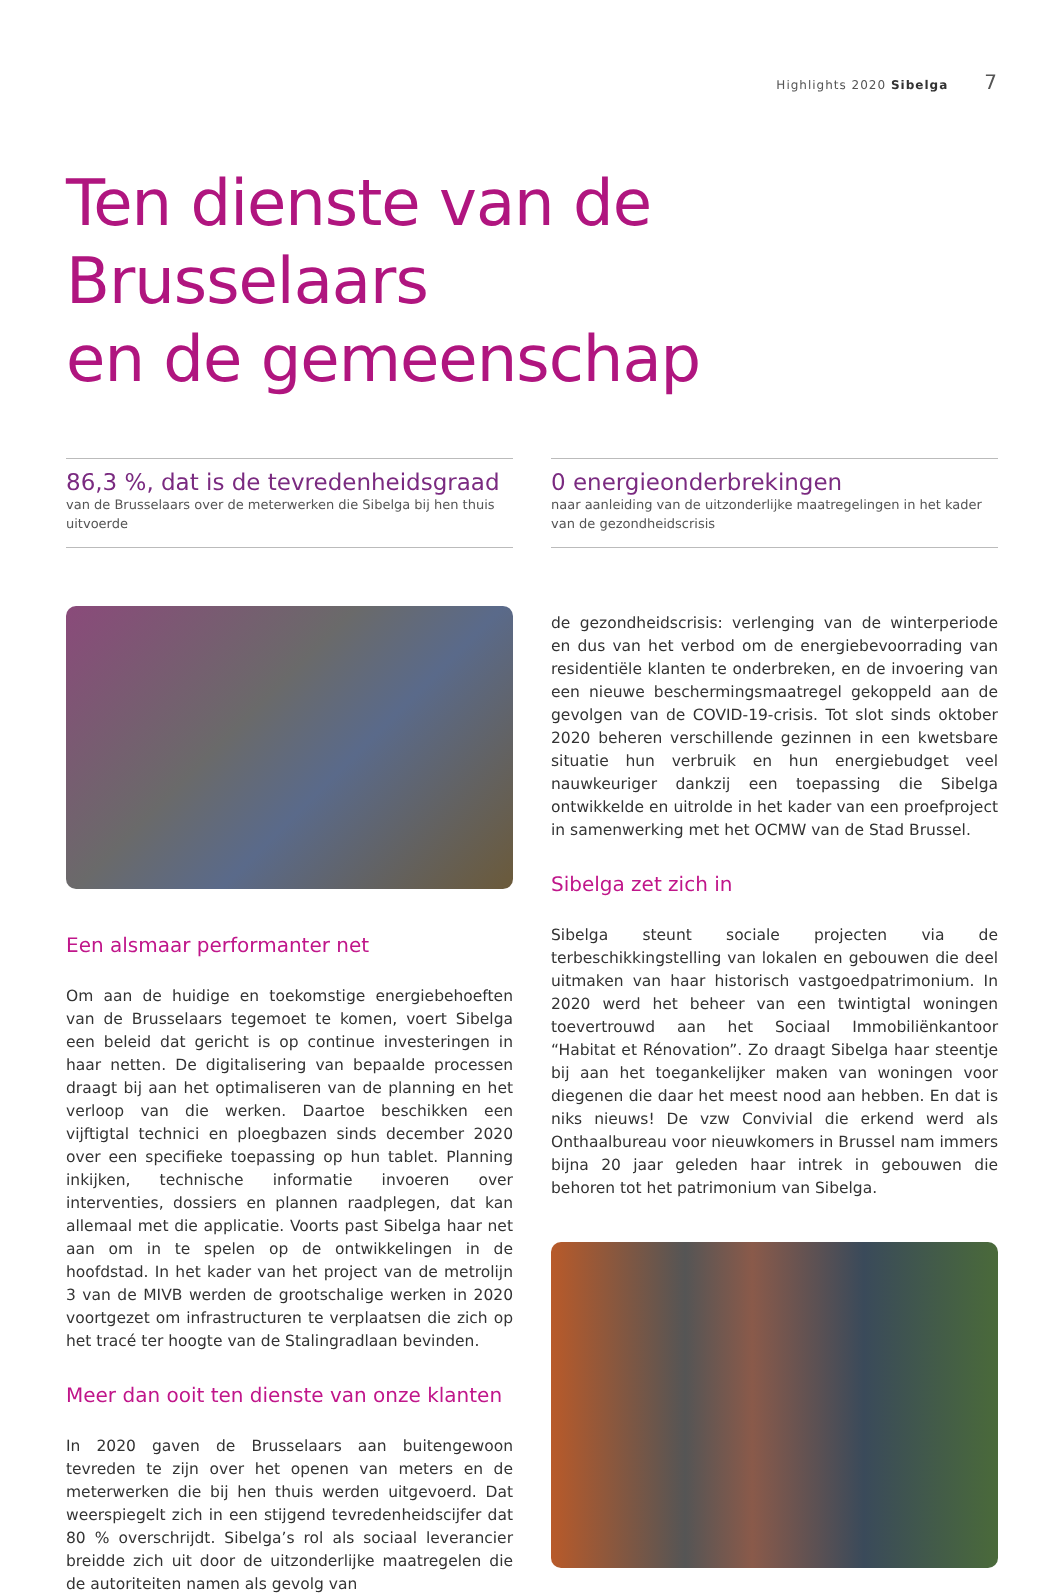Highlights 2020 Sibelga 7
Ten dienste van de Brusselaars
en de gemeenschap
86,3 %, dat is de tevredenheidsgraad
van de Brusselaars over de meterwerken die Sibelga bij hen thuis uitvoerde
Een alsmaar performanter net
Om aan de huidige en toekomstige energiebehoeften van de Brusselaars tegemoet te komen, voert Sibelga een beleid dat gericht is op continue investeringen in haar netten. De digitalisering van bepaalde processen draagt bij aan het optimaliseren van de planning en het verloop van die werken. Daartoe beschikken een vijftigtal technici en ploegbazen sinds december 2020 over een specifieke toepassing op hun tablet. Planning inkijken, technische informatie invoeren over interventies, dossiers en plannen raadplegen, dat kan allemaal met die applicatie. Voorts past Sibelga haar net aan om in te spelen op de ontwikkelingen in de hoofdstad. In het kader van het project van de metrolijn 3 van de MIVB werden de grootschalige werken in 2020 voortgezet om infrastructuren te verplaatsen die zich op het tracé ter hoogte van de Stalingradlaan bevinden.
Meer dan ooit ten dienste van onze klanten
In 2020 gaven de Brusselaars aan buitengewoon tevreden te zijn over het openen van meters en de meterwerken die bij hen thuis werden uitgevoerd. Dat weerspiegelt zich in een stijgend tevredenheidscijfer dat 80 % overschrijdt. Sibelga’s rol als sociaal leverancier breidde zich uit door de uitzonderlijke maatregelen die de autoriteiten namen als gevolg van
0 energieonderbrekingen
naar aanleiding van de uitzonderlijke maatregelingen in het kader van de gezondheidscrisis
de gezondheidscrisis: verlenging van de winterperiode en dus van het verbod om de energiebevoorrading van residentiële klanten te onderbreken, en de invoering van een nieuwe beschermingsmaatregel gekoppeld aan de gevolgen van de COVID-19-crisis. Tot slot sinds oktober 2020 beheren verschillende gezinnen in een kwetsbare situatie hun verbruik en hun energiebudget veel nauwkeuriger dankzij een toepassing die Sibelga ontwikkelde en uitrolde in het kader van een proefproject in samenwerking met het OCMW van de Stad Brussel.
Sibelga zet zich in
Sibelga steunt sociale projecten via de terbeschikkingstelling van lokalen en gebouwen die deel uitmaken van haar historisch vastgoedpatrimonium. In 2020 werd het beheer van een twintigtal woningen toevertrouwd aan het Sociaal Immobiliënkantoor “Habitat et Rénovation”. Zo draagt Sibelga haar steentje bij aan het toegankelijker maken van woningen voor diegenen die daar het meest nood aan hebben. En dat is niks nieuws! De vzw Convivial die erkend werd als Onthaalbureau voor nieuwkomers in Brussel nam immers bijna 20 jaar geleden haar intrek in gebouwen die behoren tot het patrimonium van Sibelga.